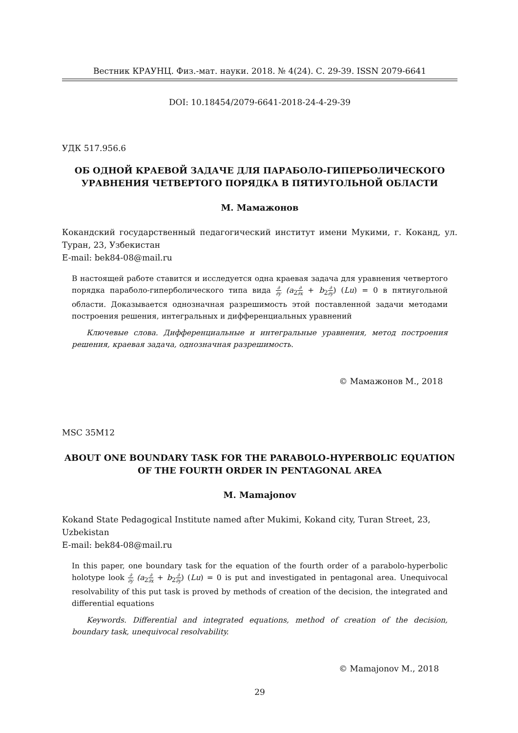Вестник КРАУНЦ. Физ.-мат. науки. 2018. № 4(24). С. 29-39. ISSN 2079-6641
DOI: 10.18454/2079-6641-2018-24-4-29-39
УДК 517.956.6
ОБ ОДНОЙ КРАЕВОЙ ЗАДАЧЕ ДЛЯ ПАРАБОЛО-ГИПЕРБОЛИЧЕСКОГО УРАВНЕНИЯ ЧЕТВЕРТОГО ПОРЯДКА В ПЯТИУГОЛЬНОЙ ОБЛАСТИ
М. Мамажонов
Кокандский государственный педагогический институт имени Мукими, г. Коканд, ул. Туран, 23, Узбекистан
E-mail: bek84-08@mail.ru
В настоящей работе ставится и исследуется одна краевая задача для уравнения четвертого порядка параболо-гиперболического типа вида ∂ ∂y (a<sub>2</sub>∂ ∂x + b<sub>2</sub>∂ ∂y) (Lu) = 0 в пятиугольной области. Доказывается однозначная разрешимость этой поставленной задачи методами построения решения, интегральных и дифференциальных уравнений
Ключевые слова. Дифференциальные и интегральные уравнения, метод построения решения, краевая задача, однозначная разрешимость.
© Мамажонов М., 2018
MSC 35M12
ABOUT ONE BOUNDARY TASK FOR THE PARABOLO-HYPERBOLIC EQUATION OF THE FOURTH ORDER IN PENTAGONAL AREA
M. Mamajonov
Kokand State Pedagogical Institute named after Mukimi, Kokand city, Turan Street, 23, Uzbekistan
E-mail: bek84-08@mail.ru
In this paper, one boundary task for the equation of the fourth order of a parabolo-hyperbolic holotype look ∂ ∂y (a<sub>2</sub>∂ ∂x + b<sub>2</sub>∂ ∂y) (Lu) = 0 is put and investigated in pentagonal area. Unequivocal resolvability of this put task is proved by methods of creation of the decision, the integrated and differential equations
Keywords. Differential and integrated equations, method of creation of the decision, boundary task, unequivocal resolvability.
© Mamajonov M., 2018
29